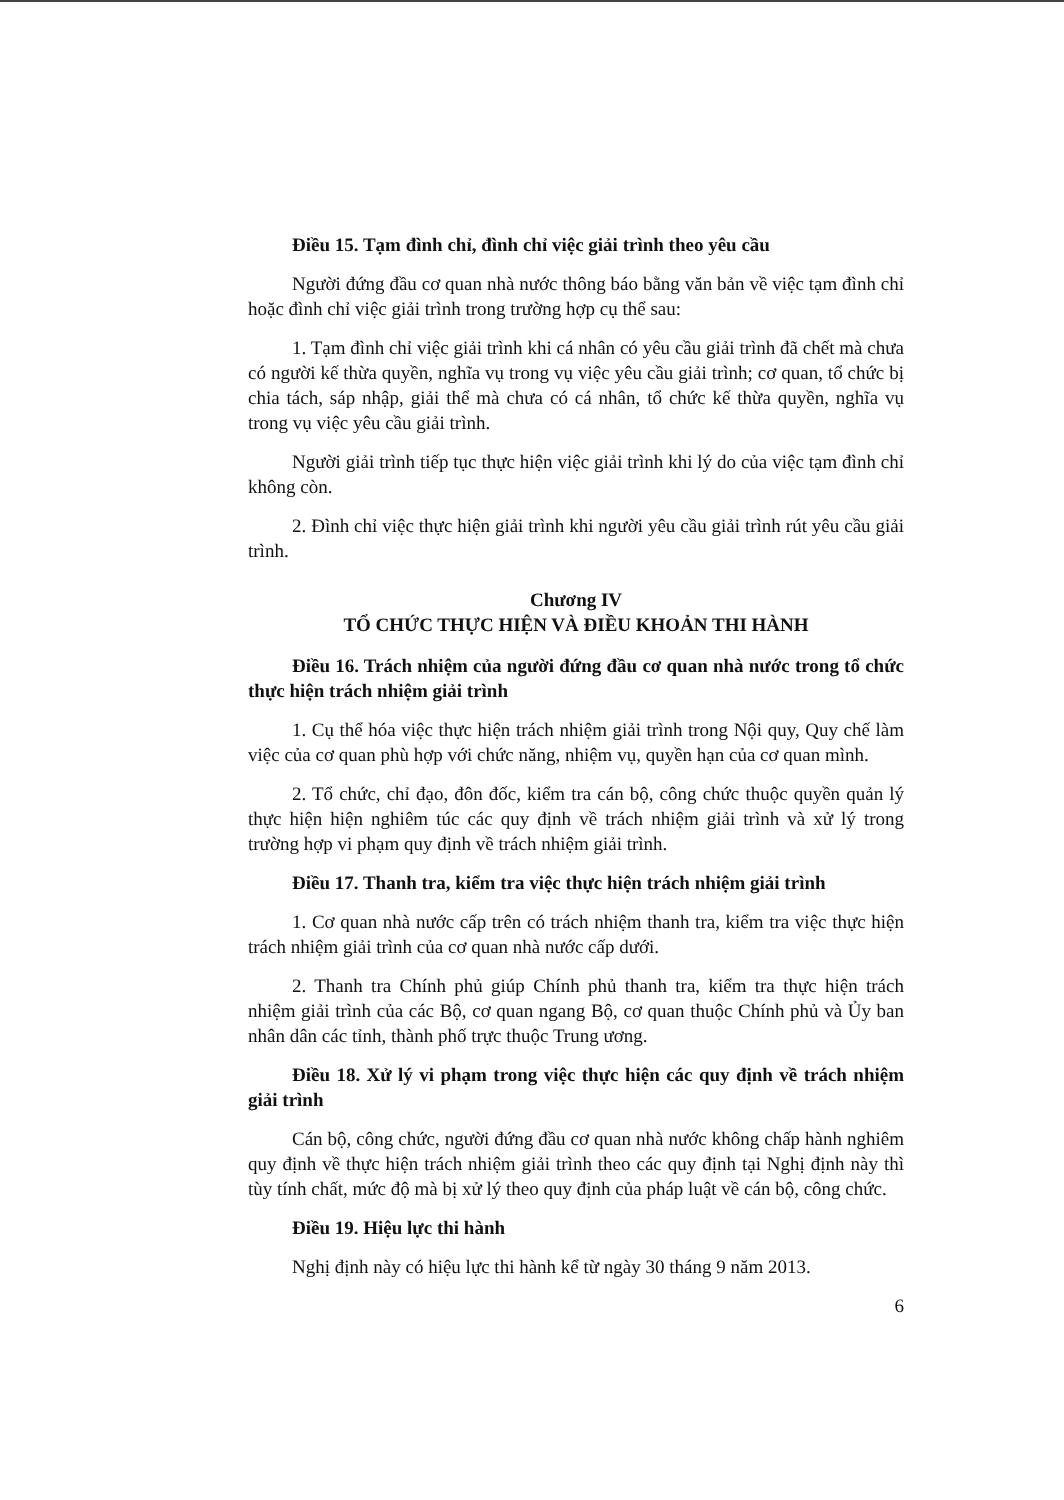Điều 15. Tạm đình chỉ, đình chỉ việc giải trình theo yêu cầu
Người đứng đầu cơ quan nhà nước thông báo bằng văn bản về việc tạm đình chỉ hoặc đình chỉ việc giải trình trong trường hợp cụ thể sau:
1. Tạm đình chỉ việc giải trình khi cá nhân có yêu cầu giải trình đã chết mà chưa có người kế thừa quyền, nghĩa vụ trong vụ việc yêu cầu giải trình; cơ quan, tổ chức bị chia tách, sáp nhập, giải thể mà chưa có cá nhân, tổ chức kế thừa quyền, nghĩa vụ trong vụ việc yêu cầu giải trình.
Người giải trình tiếp tục thực hiện việc giải trình khi lý do của việc tạm đình chỉ không còn.
2. Đình chỉ việc thực hiện giải trình khi người yêu cầu giải trình rút yêu cầu giải trình.
Chương IV
TỔ CHỨC THỰC HIỆN VÀ ĐIỀU KHOẢN THI HÀNH
Điều 16. Trách nhiệm của người đứng đầu cơ quan nhà nước trong tổ chức thực hiện trách nhiệm giải trình
1. Cụ thể hóa việc thực hiện trách nhiệm giải trình trong Nội quy, Quy chế làm việc của cơ quan phù hợp với chức năng, nhiệm vụ, quyền hạn của cơ quan mình.
2. Tổ chức, chỉ đạo, đôn đốc, kiểm tra cán bộ, công chức thuộc quyền quản lý thực hiện hiện nghiêm túc các quy định về trách nhiệm giải trình và xử lý trong trường hợp vi phạm quy định về trách nhiệm giải trình.
Điều 17. Thanh tra, kiểm tra việc thực hiện trách nhiệm giải trình
1. Cơ quan nhà nước cấp trên có trách nhiệm thanh tra, kiểm tra việc thực hiện trách nhiệm giải trình của cơ quan nhà nước cấp dưới.
2. Thanh tra Chính phủ giúp Chính phủ thanh tra, kiểm tra thực hiện trách nhiệm giải trình của các Bộ, cơ quan ngang Bộ, cơ quan thuộc Chính phủ và Ủy ban nhân dân các tỉnh, thành phố trực thuộc Trung ương.
Điều 18. Xử lý vi phạm trong việc thực hiện các quy định về trách nhiệm giải trình
Cán bộ, công chức, người đứng đầu cơ quan nhà nước không chấp hành nghiêm quy định về thực hiện trách nhiệm giải trình theo các quy định tại Nghị định này thì tùy tính chất, mức độ mà bị xử lý theo quy định của pháp luật về cán bộ, công chức.
Điều 19. Hiệu lực thi hành
Nghị định này có hiệu lực thi hành kể từ ngày 30 tháng 9 năm 2013.
6